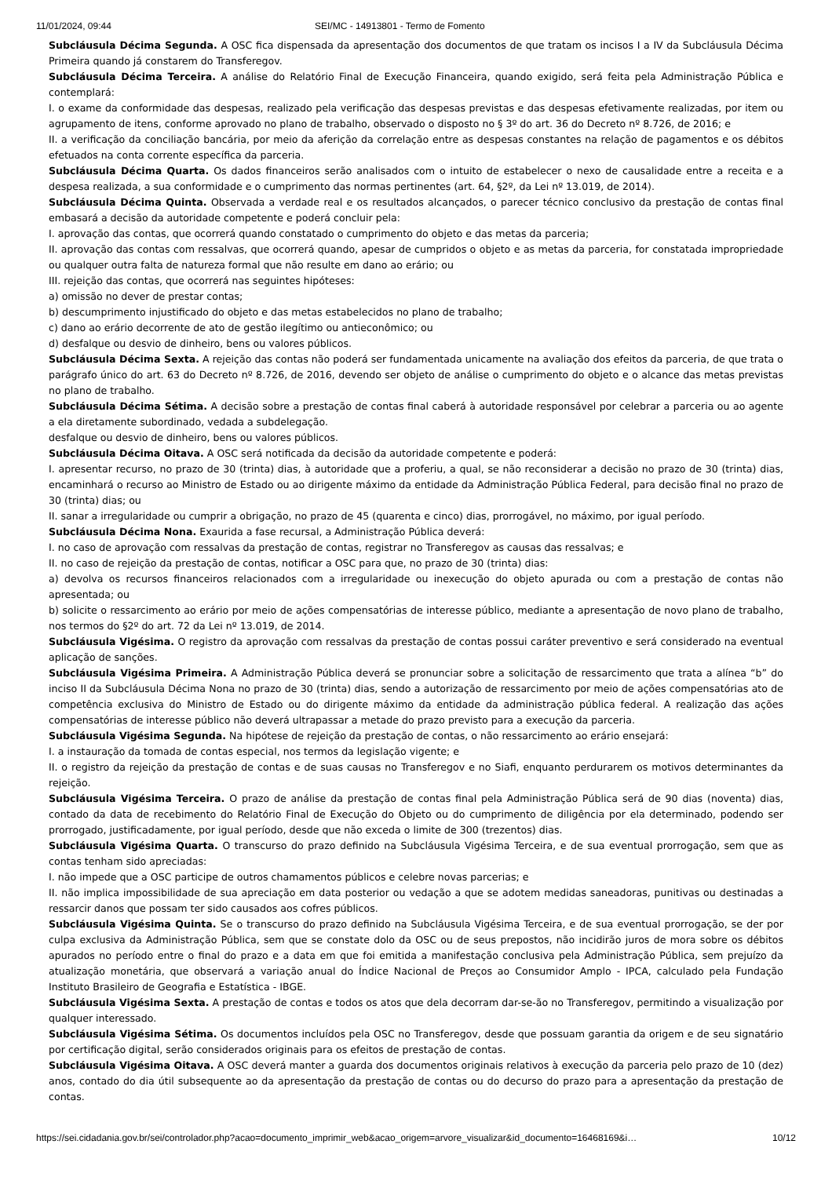11/01/2024, 09:44 SEI/MC - 14913801 - Termo de Fomento
Subcláusula Décima Segunda. A OSC fica dispensada da apresentação dos documentos de que tratam os incisos I a IV da Subcláusula Décima Primeira quando já constarem do Transferegov.
Subcláusula Décima Terceira. A análise do Relatório Final de Execução Financeira, quando exigido, será feita pela Administração Pública e contemplará:
I. o exame da conformidade das despesas, realizado pela verificação das despesas previstas e das despesas efetivamente realizadas, por item ou agrupamento de itens, conforme aprovado no plano de trabalho, observado o disposto no § 3º do art. 36 do Decreto nº 8.726, de 2016; e
II. a verificação da conciliação bancária, por meio da aferição da correlação entre as despesas constantes na relação de pagamentos e os débitos efetuados na conta corrente específica da parceria.
Subcláusula Décima Quarta. Os dados financeiros serão analisados com o intuito de estabelecer o nexo de causalidade entre a receita e a despesa realizada, a sua conformidade e o cumprimento das normas pertinentes (art. 64, §2º, da Lei nº 13.019, de 2014).
Subcláusula Décima Quinta. Observada a verdade real e os resultados alcançados, o parecer técnico conclusivo da prestação de contas final embasará a decisão da autoridade competente e poderá concluir pela:
I. aprovação das contas, que ocorrerá quando constatado o cumprimento do objeto e das metas da parceria;
II. aprovação das contas com ressalvas, que ocorrerá quando, apesar de cumpridos o objeto e as metas da parceria, for constatada impropriedade ou qualquer outra falta de natureza formal que não resulte em dano ao erário; ou
III. rejeição das contas, que ocorrerá nas seguintes hipóteses:
a) omissão no dever de prestar contas;
b) descumprimento injustificado do objeto e das metas estabelecidos no plano de trabalho;
c) dano ao erário decorrente de ato de gestão ilegítimo ou antieconômico; ou
d) desfalque ou desvio de dinheiro, bens ou valores públicos.
Subcláusula Décima Sexta. A rejeição das contas não poderá ser fundamentada unicamente na avaliação dos efeitos da parceria, de que trata o parágrafo único do art. 63 do Decreto nº 8.726, de 2016, devendo ser objeto de análise o cumprimento do objeto e o alcance das metas previstas no plano de trabalho.
Subcláusula Décima Sétima. A decisão sobre a prestação de contas final caberá à autoridade responsável por celebrar a parceria ou ao agente a ela diretamente subordinado, vedada a subdelegação.
desfalque ou desvio de dinheiro, bens ou valores públicos.
Subcláusula Décima Oitava. A OSC será notificada da decisão da autoridade competente e poderá:
I. apresentar recurso, no prazo de 30 (trinta) dias, à autoridade que a proferiu, a qual, se não reconsiderar a decisão no prazo de 30 (trinta) dias, encaminhará o recurso ao Ministro de Estado ou ao dirigente máximo da entidade da Administração Pública Federal, para decisão final no prazo de 30 (trinta) dias; ou
II. sanar a irregularidade ou cumprir a obrigação, no prazo de 45 (quarenta e cinco) dias, prorrogável, no máximo, por igual período.
Subcláusula Décima Nona. Exaurida a fase recursal, a Administração Pública deverá:
I. no caso de aprovação com ressalvas da prestação de contas, registrar no Transferegov as causas das ressalvas; e
II. no caso de rejeição da prestação de contas, notificar a OSC para que, no prazo de 30 (trinta) dias:
a) devolva os recursos financeiros relacionados com a irregularidade ou inexecução do objeto apurada ou com a prestação de contas não apresentada; ou
b) solicite o ressarcimento ao erário por meio de ações compensatórias de interesse público, mediante a apresentação de novo plano de trabalho, nos termos do §2º do art. 72 da Lei nº 13.019, de 2014.
Subcláusula Vigésima. O registro da aprovação com ressalvas da prestação de contas possui caráter preventivo e será considerado na eventual aplicação de sanções.
Subcláusula Vigésima Primeira. A Administração Pública deverá se pronunciar sobre a solicitação de ressarcimento que trata a alínea “b” do inciso II da Subcláusula Décima Nona no prazo de 30 (trinta) dias, sendo a autorização de ressarcimento por meio de ações compensatórias ato de competência exclusiva do Ministro de Estado ou do dirigente máximo da entidade da administração pública federal. A realização das ações compensatórias de interesse público não deverá ultrapassar a metade do prazo previsto para a execução da parceria.
Subcláusula Vigésima Segunda. Na hipótese de rejeição da prestação de contas, o não ressarcimento ao erário ensejará:
I. a instauração da tomada de contas especial, nos termos da legislação vigente; e
II. o registro da rejeição da prestação de contas e de suas causas no Transferegov e no Siafi, enquanto perdurarem os motivos determinantes da rejeição.
Subcláusula Vigésima Terceira. O prazo de análise da prestação de contas final pela Administração Pública será de 90 dias (noventa) dias, contado da data de recebimento do Relatório Final de Execução do Objeto ou do cumprimento de diligência por ela determinado, podendo ser prorrogado, justificadamente, por igual período, desde que não exceda o limite de 300 (trezentos) dias.
Subcláusula Vigésima Quarta. O transcurso do prazo definido na Subcláusula Vigésima Terceira, e de sua eventual prorrogação, sem que as contas tenham sido apreciadas:
I. não impede que a OSC participe de outros chamamentos públicos e celebre novas parcerias; e
II. não implica impossibilidade de sua apreciação em data posterior ou vedação a que se adotem medidas saneadoras, punitivas ou destinadas a ressarcir danos que possam ter sido causados aos cofres públicos.
Subcláusula Vigésima Quinta. Se o transcurso do prazo definido na Subcláusula Vigésima Terceira, e de sua eventual prorrogação, se der por culpa exclusiva da Administração Pública, sem que se constate dolo da OSC ou de seus prepostos, não incidirão juros de mora sobre os débitos apurados no período entre o final do prazo e a data em que foi emitida a manifestação conclusiva pela Administração Pública, sem prejuízo da atualização monetária, que observará a variação anual do Índice Nacional de Preços ao Consumidor Amplo - IPCA, calculado pela Fundação Instituto Brasileiro de Geografia e Estatística - IBGE.
Subcláusula Vigésima Sexta. A prestação de contas e todos os atos que dela decorram dar-se-ão no Transferegov, permitindo a visualização por qualquer interessado.
Subcláusula Vigésima Sétima. Os documentos incluídos pela OSC no Transferegov, desde que possuam garantia da origem e de seu signatário por certificação digital, serão considerados originais para os efeitos de prestação de contas.
Subcláusula Vigésima Oitava. A OSC deverá manter a guarda dos documentos originais relativos à execução da parceria pelo prazo de 10 (dez) anos, contado do dia útil subsequente ao da apresentação da prestação de contas ou do decurso do prazo para a apresentação da prestação de contas.
https://sei.cidadania.gov.br/sei/controlador.php?acao=documento_imprimir_web&acao_origem=arvore_visualizar&id_documento=16468169&i… 10/12